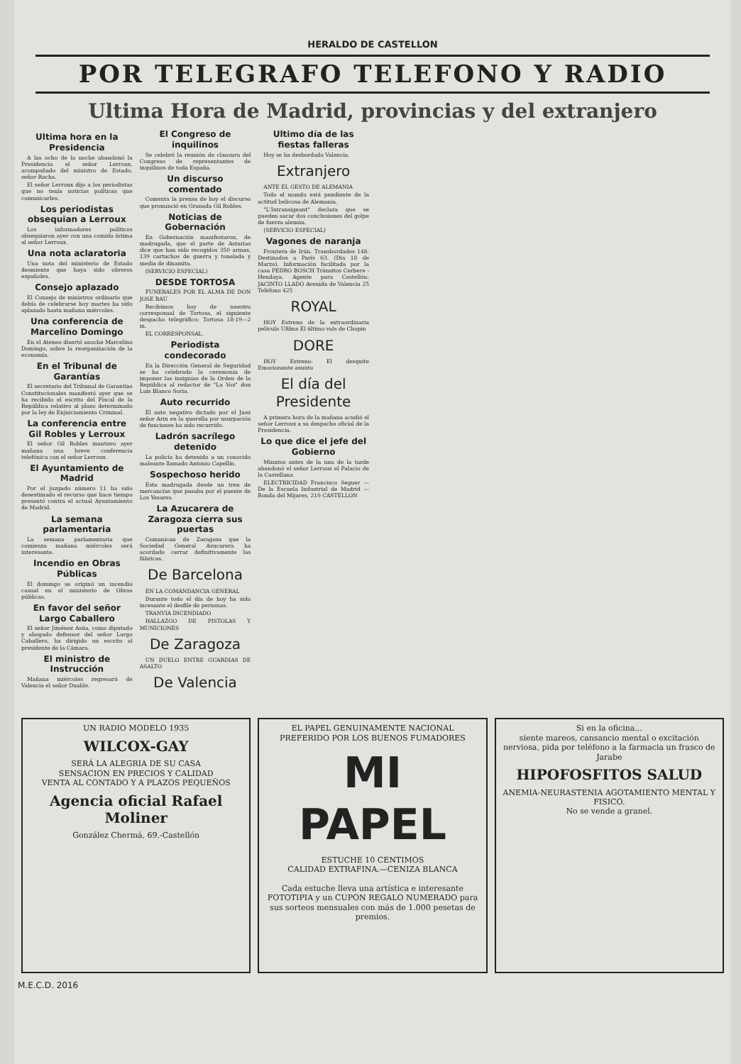HERALDO DE CASTELLON
POR TELEGRAFO TELEFONO Y RADIO
Ultima Hora de Madrid, provincias y del extranjero
Ultima hora en la Presidencia
A las ocho de la noche abandonó la Presidencia el señor Lerroux, acompañado del ministro de Estado, señor Rocha.
El señor Lerroux dijo a los periodistas que no tenía noticias políticas que comunicarles.
Los periodistas obsequian a Lerroux
Los informadores políticos obsequiaron ayer con una comida íntima al señor Lerroux.
Una nota aclaratoria
Una nota del ministerio de Estado desmiente que haya sido obreros españoles.
Consejo aplazado
El Consejo de ministros ordinario que debía de celebrarse hoy martes ha sido aplazado hasta mañana miércoles.
Una conferencia de Marcelino Domingo
En el Ateneo disertó anoche Marcelino Domingo, sobre la reorganización de la economía.
En el Tribunal de Garantías
El secretario del Tribunal de Garantías Constitucionales manifestó ayer que se ha recibido el escrito del Fiscal de la República relativo al plazo determinado por la ley de Enjuiciamiento Criminal.
La conferencia entre Gil Robles y Lerroux
El señor Gil Robles mantuvo ayer mañana una breve conferencia telefónica con el señor Lerroux.
El Ayuntamiento de Madrid
Por el juzgado número 11 ha sido desestimado el recurso que hace tiempo presentó contra el actual Ayuntamiento de Madrid.
La semana parlamentaria
La semana parlamentaria que comienza mañana miércoles será interesante.
Incendio en Obras Públicas
El domingo se originó un incendio casual en el ministerio de Obras públicas.
En favor del señor Largo Caballero
El señor Jiménez Asúa, como diputado y abogado defensor del señor Largo Caballero, ha dirigido un escrito al presidente de la Cámara.
El ministro de Instrucción
Mañana miércoles regresará de Valencia el señor Dualde.
El Congreso de inquilinos
Se celebró la reunión de clausura del Congreso de representantes de inquilinos de toda España.
Un discurso comentado
Comenta la prensa de hoy el discurso que pronunció en Granada Gil Robles.
Noticias de Gobernación
En Gobernación manifestaron, de madrugada, que el parte de Asturias dice que han sido recogidos 350 armas, 139 cartuchos de gue­rra y tonelada y media de dinamita.
(SERVICIO ESPECIAL)
DESDE TORTOSA
FUNERALES POR EL ALMA DE DON JOSE BAU
Recibimos hoy de nuestro corresponsal de Tortosa, el siguiente despacho telegráfico: Tortosa 18-19—2 m.
EL CORRESPONSAL.
Periodista condecorado
En la Dirección General de Seguridad se ha celebrado la ceremonia de imponer las insignias de la Orden de la República al redactor de "La Voz" don Luis Blanco Soria.
Auto recurrido
El auto negativo dictado por el Juez señor Arin en la querella por usurpación de funciones ha sido recurrido.
Ladrón sacrílego detenido
La policía ha detenido a un conocido maleante llamado Antonio Capellín.
Sospechoso herido
Esta madrugada desde un tren de mercancías que pasaba por el puente de Los Yesares.
La Azucarera de Zaragoza cierra sus puertas
Comunican de Zaragoza que la Sociedad General Azucarera ha acordado cerrar definitivamente las fábricas.
De Barcelona
EN LA COMANDANCIA GENERAL
Durante todo el día de hoy ha sido incesante el desfile de personas.
TRANVIA INCENDIADO
HALLAZGO DE PISTOLAS Y MUNICIONES
De Zaragoza
UN DUELO ENTRE GUARDIAS DE ASALTO
De Valencia
Ultimo día de las fiestas falleras
Hoy se ha desbordado Valencia.
Extranjero
ANTE EL GESTO DE ALEMANIA
Todo el mundo está pendiente de la actitud belicosa de Alemania.
"L'Intransigeant" declara que se pueden sacar dos conclusiones del golpe de fuerza alemán.
(SERVICIO ESPECIAL)
Vagones de naranja
Frontera de Irún. Transbordados 148. Destinados a París 63. (Día 18 de Marzo). Información facilitada por la casa PEDRO BOSCH Tránsitos Cerbere - Hendaya. Agente para Castellón: JACINTO LLADÓ Avenida de Valencia 25 Teléfono 425
ROYAL
HOY Estreno de la extraordinaria película Ufilms El último vals de Chopin
DORE
HOY Estreno: El desquite Emocionante asunto
El día del Presidente
A primera hora de la mañana acudió el señor Lerroux a su despacho oficial de la Presidencia.
Lo que dice el jefe del Gobierno
Minutos antes de la una de la tarde abandonó el señor Lerroux el Palacio de la Castellana.
ELECTRICIDAD Francisco Seguer — De la Escuela Industrial de Madrid — Ronda del Mijares, 210 CASTELLON
UN RADIO MODELO 1935
WILCOX-GAY
SERÁ LA ALEGRIA DE SU CASA
SENSACION EN PRECIOS Y CALIDAD
VENTA AL CONTADO Y A PLAZOS PEQUEÑOS
Agencia oficial Rafael Moliner
González Chermá, 69.-Castellón
EL PAPEL GENUINAMENTE NACIONAL
PREFERIDO POR LOS BUENOS FUMADORES
MI PAPEL
ESTUCHE 10 CENTIMOS
CALIDAD EXTRAFINA.—CENIZA BLANCA
Cada estuche lleva una artística e interesante FOTOTIPIA y un CUPON REGALO NUMERADO para sus sorteos mensuales con más de 1.000 pesetas de premios.
Si en la oficina...
siente mareos, cansancio mental o excitación nerviosa, pida por teléfono a la farmacia un frasco de Jarabe
HIPOFOSFITOS SALUD
ANEMIA-NEURASTENIA AGOTAMIENTO MENTAL Y FISICO.
No se vende a granel.
M.E.C.D. 2016